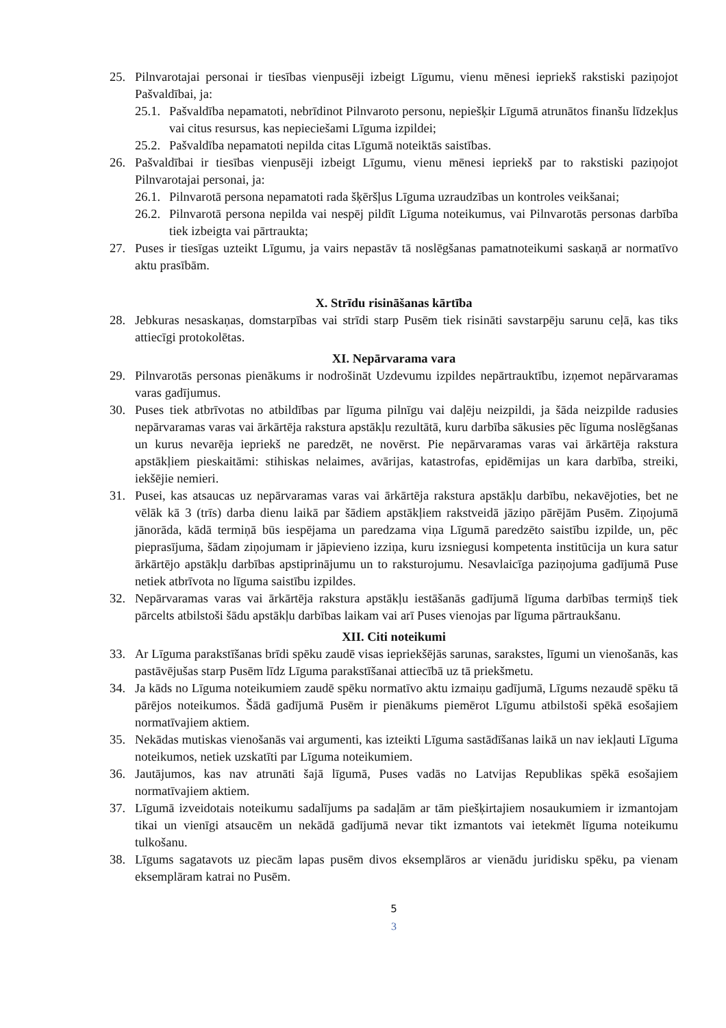25. Pilnvarotajai personai ir tiesības vienpusēji izbeigt Līgumu, vienu mēnesi iepriekš rakstiski paziņojot Pašvaldībai, ja:
25.1. Pašvaldība nepamatoti, nebrīdinot Pilnvaroto personu, nepiešķir Līgumā atrunātos finanšu līdzekļus vai citus resursus, kas nepieciešami Līguma izpildei;
25.2. Pašvaldība nepamatoti nepilda citas Līgumā noteiktās saistības.
26. Pašvaldībai ir tiesības vienpusēji izbeigt Līgumu, vienu mēnesi iepriekš par to rakstiski paziņojot Pilnvarotajai personai, ja:
26.1. Pilnvarotā persona nepamatoti rada šķēršļus Līguma uzraudzības un kontroles veikšanai;
26.2. Pilnvarotā persona nepilda vai nespēj pildīt Līguma noteikumus, vai Pilnvarotās personas darbība tiek izbeigta vai pārtraukta;
27. Puses ir tiesīgas uzteikt Līgumu, ja vairs nepastāv tā noslēgšanas pamatnoteikumi saskaņā ar normatīvo aktu prasībām.
X. Strīdu risināšanas kārtība
28. Jebkuras nesaskaņas, domstarpības vai strīdi starp Pusēm tiek risināti savstarpēju sarunu ceļā, kas tiks attiecīgi protokolētas.
XI. Nepārvarama vara
29. Pilnvarotās personas pienākums ir nodrošināt Uzdevumu izpildes nepārtrauktību, izņemot nepārvaramas varas gadījumus.
30. Puses tiek atbrīvotas no atbildības par līguma pilnīgu vai daļēju neizpildi, ja šāda neizpilde radusies nepārvaramas varas vai ārkārtēja rakstura apstākļu rezultātā, kuru darbība sākusies pēc līguma noslēgšanas un kurus nevarēja iepriekš ne paredzēt, ne novērst. Pie nepārvaramas varas vai ārkārtēja rakstura apstākļiem pieskaitāmi: stihiskas nelaimes, avārijas, katastrofas, epidēmijas un kara darbība, streiki, iekšējie nemieri.
31. Pusei, kas atsaucas uz nepārvaramas varas vai ārkārtēja rakstura apstākļu darbību, nekavējoties, bet ne vēlāk kā 3 (trīs) darba dienu laikā par šādiem apstākļiem rakstveidā jāziņo pārējām Pusēm. Ziņojumā jānorāda, kādā termiņā būs iespējama un paredzama viņa Līgumā paredzēto saistību izpilde, un, pēc pieprasījuma, šādam ziņojumam ir jāpievieno izziņa, kuru izsniegusi kompetenta institūcija un kura satur ārkārtējo apstākļu darbības apstiprinājumu un to raksturojumu. Nesavlaicīga paziņojuma gadījumā Puse netiek atbrīvota no līguma saistību izpildes.
32. Nepārvaramas varas vai ārkārtēja rakstura apstākļu iestāšanās gadījumā līguma darbības termiņš tiek pārcelts atbilstoši šādu apstākļu darbības laikam vai arī Puses vienojas par līguma pārtraukšanu.
XII. Citi noteikumi
33. Ar Līguma parakstīšanas brīdi spēku zaudē visas iepriekšējās sarunas, sarakstes, līgumi un vienošanās, kas pastāvējušas starp Pusēm līdz Līguma parakstīšanai attiecībā uz tā priekšmetu.
34. Ja kāds no Līguma noteikumiem zaudē spēku normatīvo aktu izmaiņu gadījumā, Līgums nezaudē spēku tā pārējos noteikumos. Šādā gadījumā Pusēm ir pienākums piemērot Līgumu atbilstoši spēkā esošajiem normatīvajiem aktiem.
35. Nekādas mutiskas vienošanās vai argumenti, kas izteikti Līguma sastādīšanas laikā un nav iekļauti Līguma noteikumos, netiek uzskatīti par Līguma noteikumiem.
36. Jautājumos, kas nav atrunāti šajā līgumā, Puses vadās no Latvijas Republikas spēkā esošajiem normatīvajiem aktiem.
37. Līgumā izveidotais noteikumu sadalījums pa sadaļām ar tām piešķirtajiem nosaukumiem ir izmantojam tikai un vienīgi atsaucēm un nekādā gadījumā nevar tikt izmantots vai ietekmēt līguma noteikumu tulkošanu.
38. Līgums sagatavots uz piecām lapas pusēm divos eksemplāros ar vienādu juridisku spēku, pa vienam eksemplāram katrai no Pusēm.
5
3